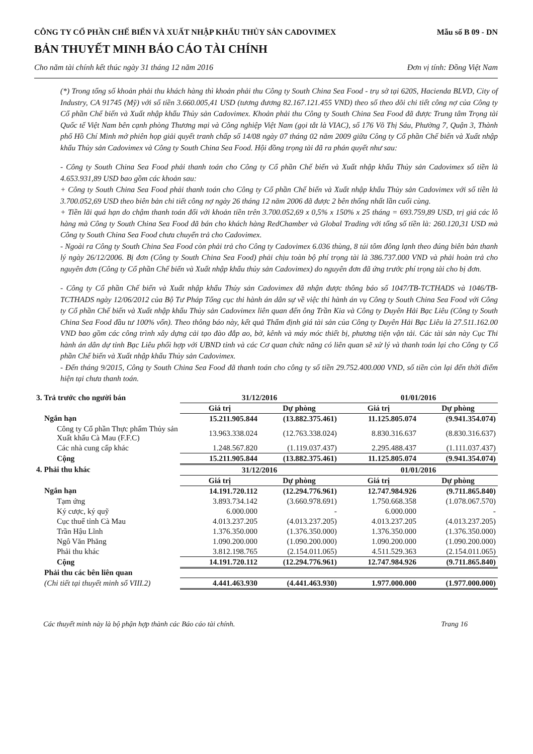CÔNG TY CỔ PHẦN CHẾ BIẾN VÀ XUẤT NHẬP KHẨU THỦY SẢN CADOVIMEX Mẫu số B 09 - DN
BẢN THUYẾT MINH BÁO CÁO TÀI CHÍNH
Cho năm tài chính kết thúc ngày 31 tháng 12 năm 2016 Đơn vị tính: Đồng Việt Nam
(*) Trong tổng số khoản phải thu khách hàng thì khoản phải thu Công ty South China Sea Food - trụ sở tại 620S, Hacienda BLVD, City of Industry, CA 91745 (Mỹ) với số tiền 3.660.005,41 USD (tương đương 82.167.121.455 VND) theo số theo dõi chi tiết công nợ của Công ty Cổ phần Chế biến và Xuất nhập khẩu Thủy sản Cadovimex. Khoản phải thu Công ty South China Sea Food đã được Trung tâm Trọng tài Quốc tế Việt Nam bên cạnh phòng Thương mại và Công nghiệp Việt Nam (gọi tắt là VIAC), số 176 Võ Thị Sáu, Phường 7, Quận 3, Thành phố Hồ Chí Minh mở phiên họp giải quyết tranh chấp số 14/08 ngày 07 tháng 02 năm 2009 giữa Công ty Cổ phần Chế biến và Xuất nhập khẩu Thủy sản Cadovimex và Công ty South China Sea Food. Hội đồng trọng tài đã ra phán quyết như sau:
- Công ty South China Sea Food phải thanh toán cho Công ty Cổ phần Chế biến và Xuất nhập khẩu Thủy sản Cadovimex số tiền là 4.653.931,89 USD bao gồm các khoản sau:
+ Công ty South China Sea Food phải thanh toán cho Công ty Cổ phần Chế biến và Xuất nhập khẩu Thủy sản Cadovimex với số tiền là 3.700.052,69 USD theo biên bản chi tiết công nợ ngày 26 tháng 12 năm 2006 đã được 2 bên thống nhất lần cuối cùng.
+ Tiền lãi quá hạn do chậm thanh toán đối với khoản tiền trên 3.700.052,69 x 0,5% x 150% x 25 tháng = 693.759,89 USD, trị giá các lô hàng mà Công ty South China Sea Food đã bán cho khách hàng RedChamber và Global Trading với tổng số tiền là: 260.120,31 USD mà Công ty South China Sea Food chưa chuyển trả cho Cadovimex.
- Ngoài ra Công ty South China Sea Food còn phải trả cho Công ty Cadovimex 6.036 thùng, 8 túi tôm đông lạnh theo đúng biên bản thanh lý ngày 26/12/2006. Bị đơn (Công ty South China Sea Food) phải chịu toàn bộ phí trọng tài là 386.737.000 VND và phải hoàn trả cho nguyên đơn (Công ty Cổ phần Chế biến và Xuất nhập khẩu thủy sản Cadovimex) do nguyên đơn đã ứng trước phí trọng tài cho bị đơn.
- Công ty Cổ phần Chế biến và Xuất nhập khẩu Thủy sản Cadovimex đã nhận được thông báo số 1047/TB-TCTHADS và 1046/TB-TCTHADS ngày 12/06/2012 của Bộ Tư Pháp Tổng cục thi hành án dân sự về việc thi hành án vụ Công ty South China Sea Food với Công ty Cổ phần Chế biến và Xuất nhập khẩu Thủy sản Cadovimex liên quan đến ông Trần Kia và Công ty Duyên Hải Bạc Liêu (Công ty South China Sea Food đầu tư 100% vốn). Theo thông báo này, kết quả Thẩm định giá tài sản của Công ty Duyên Hải Bạc Liêu là 27.511.162.00 VND bao gồm các công trình xây dựng cải tạo đào đắp ao, bờ, kênh và máy móc thiết bị, phương tiện vận tải. Các tài sản này Cục Thi hành án dân dự tỉnh Bạc Liêu phối hợp với UBND tỉnh và các Cơ quan chức năng có liên quan sẽ xử lý và thanh toán lại cho Công ty Cổ phần Chế biến và Xuất nhập khẩu Thủy sản Cadovimex.
- Đến tháng 9/2015, Công ty South China Sea Food đã thanh toán cho công ty số tiền 29.752.400.000 VND, số tiền còn lại đến thời điểm hiện tại chưa thanh toán.
| 3. Trả trước cho người bán | 31/12/2016 | | 01/01/2016 | |
| | Giá trị | Dự phòng | Giá trị | Dự phòng |
| Ngắn hạn | 15.211.905.844 | (13.882.375.461) | 11.125.805.074 | (9.941.354.074) |
| Công ty Cổ phần Thực phẩm Thủy sản Xuất khẩu Cà Mau (F.F.C) | 13.963.338.024 | (12.763.338.024) | 8.830.316.637 | (8.830.316.637) |
| Các nhà cung cấp khác | 1.248.567.820 | (1.119.037.437) | 2.295.488.437 | (1.111.037.437) |
| Cộng | 15.211.905.844 | (13.882.375.461) | 11.125.805.074 | (9.941.354.074) |
| 4. Phải thu khác | 31/12/2016 | | 01/01/2016 | |
| | Giá trị | Dự phòng | Giá trị | Dự phòng |
| Ngắn hạn | 14.191.720.112 | (12.294.776.961) | 12.747.984.926 | (9.711.865.840) |
| Tạm ứng | 3.893.734.142 | (3.660.978.691) | 1.750.668.358 | (1.078.067.570) |
| Ký cược, ký quỹ | 6.000.000 | - | 6.000.000 | - |
| Cục thuế tỉnh Cà Mau | 4.013.237.205 | (4.013.237.205) | 4.013.237.205 | (4.013.237.205) |
| Trần Hậu Lĩnh | 1.376.350.000 | (1.376.350.000) | 1.376.350.000 | (1.376.350.000) |
| Ngô Văn Phăng | 1.090.200.000 | (1.090.200.000) | 1.090.200.000 | (1.090.200.000) |
| Phải thu khác | 3.812.198.765 | (2.154.011.065) | 4.511.529.363 | (2.154.011.065) |
| Cộng | 14.191.720.112 | (12.294.776.961) | 12.747.984.926 | (9.711.865.840) |
| Phải thu các bên liên quan | | | | |
| (Chi tiết tại thuyết minh số VIII.2) | 4.441.463.930 | (4.441.463.930) | 1.977.000.000 | (1.977.000.000) |
Các thuyết minh này là bộ phận hợp thành các Báo cáo tài chính. Trang 16